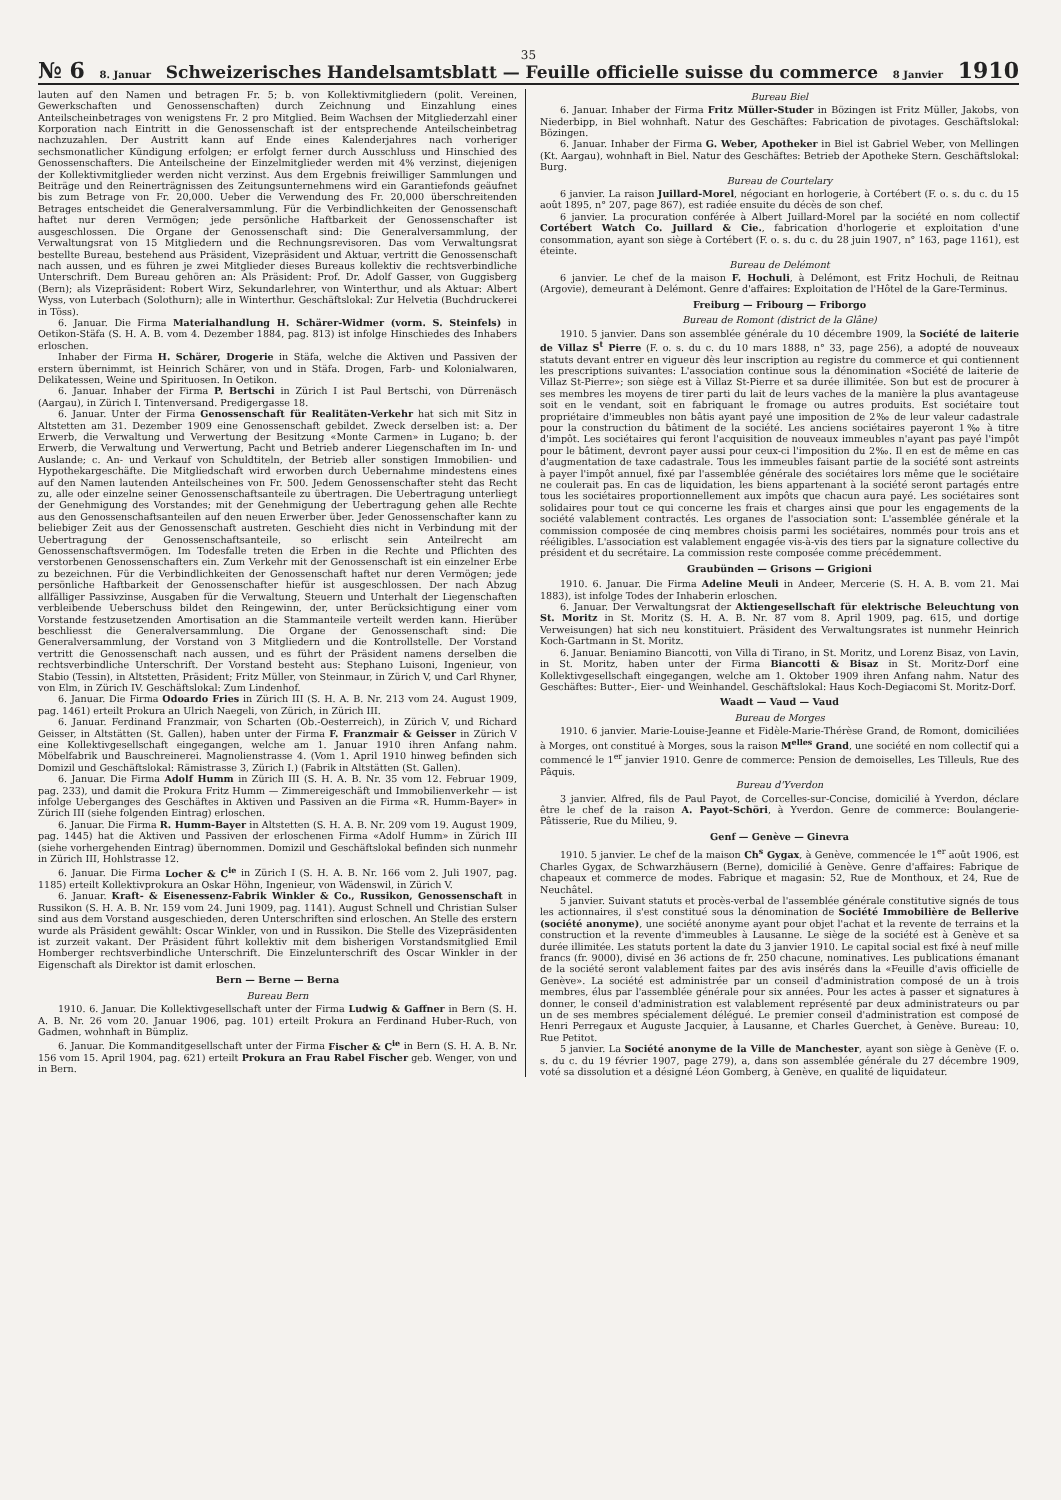35
№ 6 8. Januar Schweizerisches Handelsamtsblatt — Feuille officielle suisse du commerce 8 Janvier 1910
lauten auf den Namen und betragen Fr. 5; b. von Kollektivmitgliedern (polit. Vereinen, Gewerkschaften und Genossenschaften) durch Zeichnung und Einzahlung eines Anteilscheinbetrages von wenigstens Fr. 2 pro Mitglied. Beim Wachsen der Mitgliederzahl einer Korporation nach Eintritt in die Genossenschaft ist der entsprechende Anteilscheinbetrag nachzuzahlen. Der Austritt kann auf Ende eines Kalenderjahres nach vorheriger sechsmonatlicher Kündigung erfolgen; er erfolgt ferner durch Ausschluss und Hinschied des Genossenschafters. Die Anteilscheine der Einzelmitglieder werden mit 4% verzinst, diejenigen der Kollektivmitglieder werden nicht verzinst. Aus dem Ergebnis freiwilliger Sammlungen und Beiträge und den Reinerträgnissen des Zeitungsunternehmens wird ein Garantiefonds geäufnet bis zum Betrage von Fr. 20,000. Ueber die Verwendung des Fr. 20,000 überschreitenden Betrages entscheidet die Generalversammlung. Für die Verbindlichkeiten der Genossenschaft haftet nur deren Vermögen; jede persönliche Haftbarkeit der Genossenschafter ist ausgeschlossen. Die Organe der Genossenschaft sind: Die Generalversammlung, der Verwaltungsrat von 15 Mitgliedern und die Rechnungsrevisoren. Das vom Verwaltungsrat bestellte Bureau, bestehend aus Präsident, Vizepräsident und Aktuar, vertritt die Genossenschaft nach aussen, und es führen je zwei Mitglieder dieses Bureaus kollektiv die rechtsverbindliche Unterschrift. Dem Bureau gehören an: Als Präsident: Prof. Dr. Adolf Gasser, von Guggisberg (Bern); als Vizepräsident: Robert Wirz, Sekundarlehrer, von Winterthur, und als Aktuar: Albert Wyss, von Luterbach (Solothurn); alle in Winterthur. Geschäftslokal: Zur Helvetia (Buchdruckerei in Töss).
6. Januar. Die Firma Materialhandlung H. Schärer-Widmer (vorm. S. Steinfels) in Oetikon-Stäfa (S. H. A. B. vom 4. Dezember 1884, pag. 813) ist infolge Hinschiedes des Inhabers erloschen.
Inhaber der Firma H. Schärer, Drogerie in Stäfa, welche die Aktiven und Passiven der erstern übernimmt, ist Heinrich Schärer, von und in Stäfa. Drogen, Farb- und Kolonialwaren, Delikatessen, Weine und Spirituosen. In Oetikon.
6. Januar. Inhaber der Firma P. Bertschi in Zürich I ist Paul Bertschi, von Dürrenäsch (Aargau), in Zürich I. Tintenversand. Predigergasse 18.
6. Januar. Unter der Firma Genossenschaft für Realitäten-Verkehr hat sich mit Sitz in Altstetten am 31. Dezember 1909 eine Genossenschaft gebildet. Zweck derselben ist: a. Der Erwerb, die Verwaltung und Verwertung der Besitzung «Monte Carmen» in Lugano; b. der Erwerb, die Verwaltung und Verwertung, Pacht und Betrieb anderer Liegenschaften im In- und Auslande; c. An- und Verkauf von Schuldtiteln, der Betrieb aller sonstigen Immobilien- und Hypothekargeschäfte. Die Mitgliedschaft wird erworben durch Uebernahme mindestens eines auf den Namen lautenden Anteilscheines von Fr. 500. Jedem Genossenschafter steht das Recht zu, alle oder einzelne seiner Genossenschaftsanteile zu übertragen. Die Uebertragung unterliegt der Genehmigung des Vorstandes; mit der Genehmigung der Uebertragung gehen alle Rechte aus den Genossenschaftsanteilen auf den neuen Erwerber über. Jeder Genossenschafter kann zu beliebiger Zeit aus der Genossenschaft austreten. Geschieht dies nicht in Verbindung mit der Uebertragung der Genossenschaftsanteile, so erlischt sein Anteilrecht am Genossenschaftsvermögen. Im Todesfalle treten die Erben in die Rechte und Pflichten des verstorbenen Genossenschafters ein. Zum Verkehr mit der Genossenschaft ist ein einzelner Erbe zu bezeichnen. Für die Verbindlichkeiten der Genossenschaft haftet nur deren Vermögen; jede persönliche Haftbarkeit der Genossenschafter hiefür ist ausgeschlossen. Der nach Abzug allfälliger Passivzinse, Ausgaben für die Verwaltung, Steuern und Unterhalt der Liegenschaften verbleibende Ueberschuss bildet den Reingewinn, der, unter Berücksichtigung einer vom Vorstande festzusetzenden Amortisation an die Stammanteile verteilt werden kann. Hierüber beschliesst die Generalversammlung. Die Organe der Genossenschaft sind: Die Generalversammlung, der Vorstand von 3 Mitgliedern und die Kontrollstelle. Der Vorstand vertritt die Genossenschaft nach aussen, und es führt der Präsident namens derselben die rechtsverbindliche Unterschrift. Der Vorstand besteht aus: Stephano Luisoni, Ingenieur, von Stabio (Tessin), in Altstetten, Präsident; Fritz Müller, von Steinmaur, in Zürich V, und Carl Rhyner, von Elm, in Zürich IV. Geschäftslokal: Zum Lindenhof.
6. Januar. Die Firma Odoardo Fries in Zürich III (S. H. A. B. Nr. 213 vom 24. August 1909, pag. 1461) erteilt Prokura an Ulrich Naegeli, von Zürich, in Zürich III.
6. Januar. Ferdinand Franzmair, von Scharten (Ob.-Oesterreich), in Zürich V, und Richard Geisser, in Altstätten (St. Gallen), haben unter der Firma F. Franzmair & Geisser in Zürich V eine Kollektivgesellschaft eingegangen, welche am 1. Januar 1910 ihren Anfang nahm. Möbelfabrik und Bauschreinerei. Magnolienstrasse 4. (Vom 1. April 1910 hinweg befinden sich Domizil und Geschäftslokal: Rämistrasse 3, Zürich I.) (Fabrik in Altstätten (St. Gallen).
6. Januar. Die Firma Adolf Humm in Zürich III (S. H. A. B. Nr. 35 vom 12. Februar 1909, pag. 233), und damit die Prokura Fritz Humm — Zimmereigeschäft und Immobilienverkehr — ist infolge Ueberganges des Geschäftes in Aktiven und Passiven an die Firma «R. Humm-Bayer» in Zürich III (siehe folgenden Eintrag) erloschen.
6. Januar. Die Firma R. Humm-Bayer in Altstetten (S. H. A. B. Nr. 209 vom 19. August 1909, pag. 1445) hat die Aktiven und Passiven der erloschenen Firma «Adolf Humm» in Zürich III (siehe vorhergehenden Eintrag) übernommen. Domizil und Geschäftslokal befinden sich nunmehr in Zürich III, Hohlstrasse 12.
6. Januar. Die Firma Locher & C<sup>ie</sup> in Zürich I (S. H. A. B. Nr. 166 vom 2. Juli 1907, pag. 1185) erteilt Kollektivprokura an Oskar Höhn, Ingenieur, von Wädenswil, in Zürich V.
6. Januar. Kraft- & Eisenessenz-Fabrik Winkler & Co., Russikon, Genossenschaft in Russikon (S. H. A. B. Nr. 159 vom 24. Juni 1909, pag. 1141). August Schnell und Christian Sulser sind aus dem Vorstand ausgeschieden, deren Unterschriften sind erloschen. An Stelle des erstern wurde als Präsident gewählt: Oscar Winkler, von und in Russikon. Die Stelle des Vizepräsidenten ist zurzeit vakant. Der Präsident führt kollektiv mit dem bisherigen Vorstandsmitglied Emil Homberger rechtsverbindliche Unterschrift. Die Einzelunterschrift des Oscar Winkler in der Eigenschaft als Direktor ist damit erloschen.
Bern — Berne — Berna
Bureau Bern
1910. 6. Januar. Die Kollektivgesellschaft unter der Firma Ludwig & Gaffner in Bern (S. H. A. B. Nr. 26 vom 20. Januar 1906, pag. 101) erteilt Prokura an Ferdinand Huber-Ruch, von Gadmen, wohnhaft in Bümpliz.
6. Januar. Die Kommanditgesellschaft unter der Firma Fischer & C<sup>ie</sup> in Bern (S. H. A. B. Nr. 156 vom 15. April 1904, pag. 621) erteilt Prokura an Frau Rabel Fischer geb. Wenger, von und in Bern.
Bureau Biel
6. Januar. Inhaber der Firma Fritz Müller-Studer in Bözingen ist Fritz Müller, Jakobs, von Niederbipp, in Biel wohnhaft. Natur des Geschäftes: Fabrication de pivotages. Geschäftslokal: Bözingen.
6. Januar. Inhaber der Firma G. Weber, Apotheker in Biel ist Gabriel Weber, von Mellingen (Kt. Aargau), wohnhaft in Biel. Natur des Geschäftes: Betrieb der Apotheke Stern. Geschäftslokal: Burg.
Bureau de Courtelary
6 janvier. La raison Juillard-Morel, négociant en horlogerie, à Cortébert (F. o. s. du c. du 15 août 1895, n° 207, page 867), est radiée ensuite du décès de son chef.
6 janvier. La procuration conférée à Albert Juillard-Morel par la société en nom collectif Cortébert Watch Co. Juillard & Cie., fabrication d'horlogerie et exploitation d'une consommation, ayant son siège à Cortébert (F. o. s. du c. du 28 juin 1907, n° 163, page 1161), est éteinte.
Bureau de Delémont
6 janvier. Le chef de la maison F. Hochuli, à Delémont, est Fritz Hochuli, de Reitnau (Argovie), demeurant à Delémont. Genre d'affaires: Exploitation de l'Hôtel de la Gare-Terminus.
Freiburg — Fribourg — Friborgo
Bureau de Romont (district de la Glâne)
1910. 5 janvier. Dans son assemblée générale du 10 décembre 1909, la Société de laiterie de Villaz S<sup>t</sup> Pierre (F. o. s. du c. du 10 mars 1888, n° 33, page 256), a adopté de nouveaux statuts devant entrer en vigueur dès leur inscription au registre du commerce et qui contiennent les prescriptions suivantes: L'association continue sous la dénomination «Société de laiterie de Villaz St-Pierre»; son siège est à Villaz St-Pierre et sa durée illimitée. Son but est de procurer à ses membres les moyens de tirer parti du lait de leurs vaches de la manière la plus avantageuse soit en le vendant, soit en fabriquant le fromage ou autres produits. Est sociétaire tout propriétaire d'immeubles non bâtis ayant payé une imposition de 2‰ de leur valeur cadastrale pour la construction du bâtiment de la société. Les anciens sociétaires payeront 1‰ à titre d'impôt. Les sociétaires qui feront l'acquisition de nouveaux immeubles n'ayant pas payé l'impôt pour le bâtiment, devront payer aussi pour ceux-ci l'imposition du 2‰. Il en est de même en cas d'augmentation de taxe cadastrale. Tous les immeubles faisant partie de la société sont astreints à payer l'impôt annuel, fixé par l'assemblée générale des sociétaires lors même que le sociétaire ne coulerait pas. En cas de liquidation, les biens appartenant à la société seront partagés entre tous les sociétaires proportionnellement aux impôts que chacun aura payé. Les sociétaires sont solidaires pour tout ce qui concerne les frais et charges ainsi que pour les engagements de la société valablement contractés. Les organes de l'association sont: L'assemblée générale et la commission composée de cinq membres choisis parmi les sociétaires, nommés pour trois ans et rééligibles. L'association est valablement engagée vis-à-vis des tiers par la signature collective du président et du secrétaire. La commission reste composée comme précédemment.
Graubünden — Grisons — Grigioni
1910. 6. Januar. Die Firma Adeline Meuli in Andeer, Mercerie (S. H. A. B. vom 21. Mai 1883), ist infolge Todes der Inhaberin erloschen.
6. Januar. Der Verwaltungsrat der Aktiengesellschaft für elektrische Beleuchtung von St. Moritz in St. Moritz (S. H. A. B. Nr. 87 vom 8. April 1909, pag. 615, und dortige Verweisungen) hat sich neu konstituiert. Präsident des Verwaltungsrates ist nunmehr Heinrich Koch-Gartmann in St. Moritz.
6. Januar. Beniamino Biancotti, von Villa di Tirano, in St. Moritz, und Lorenz Bisaz, von Lavin, in St. Moritz, haben unter der Firma Biancotti & Bisaz in St. Moritz-Dorf eine Kollektivgesellschaft eingegangen, welche am 1. Oktober 1909 ihren Anfang nahm. Natur des Geschäftes: Butter-, Eier- und Weinhandel. Geschäftslokal: Haus Koch-Degiacomi St. Moritz-Dorf.
Waadt — Vaud — Vaud
Bureau de Morges
1910. 6 janvier. Marie-Louise-Jeanne et Fidèle-Marie-Thérèse Grand, de Romont, domiciliées à Morges, ont constitué à Morges, sous la raison M<sup>elles</sup> Grand, une société en nom collectif qui a commencé le 1<sup>er</sup> janvier 1910. Genre de commerce: Pension de demoiselles, Les Tilleuls, Rue des Pâquis.
Bureau d'Yverdon
3 janvier. Alfred, fils de Paul Payot, de Corcelles-sur-Concise, domicilié à Yverdon, déclare être le chef de la raison A. Payot-Schöri, à Yverdon. Genre de commerce: Boulangerie-Pâtisserie, Rue du Milieu, 9.
Genf — Genève — Ginevra
1910. 5 janvier. Le chef de la maison Ch<sup>s</sup> Gygax, à Genève, commencée le 1<sup>er</sup> août 1906, est Charles Gygax, de Schwarzhäusern (Berne), domicilié à Genève. Genre d'affaires: Fabrique de chapeaux et commerce de modes. Fabrique et magasin: 52, Rue de Monthoux, et 24, Rue de Neuchâtel.
5 janvier. Suivant statuts et procès-verbal de l'assemblée générale constitutive signés de tous les actionnaires, il s'est constitué sous la dénomination de Société Immobilière de Bellerive (société anonyme), une société anonyme ayant pour objet l'achat et la revente de terrains et la construction et la revente d'immeubles à Lausanne. Le siège de la société est à Genève et sa durée illimitée. Les statuts portent la date du 3 janvier 1910. Le capital social est fixé à neuf mille francs (fr. 9000), divisé en 36 actions de fr. 250 chacune, nominatives. Les publications émanant de la société seront valablement faites par des avis insérés dans la «Feuille d'avis officielle de Genève». La société est administrée par un conseil d'administration composé de un à trois membres, élus par l'assemblée générale pour six années. Pour les actes à passer et signatures à donner, le conseil d'administration est valablement représenté par deux administrateurs ou par un de ses membres spécialement délégué. Le premier conseil d'administration est composé de Henri Perregaux et Auguste Jacquier, à Lausanne, et Charles Guerchet, à Genève. Bureau: 10, Rue Petitot.
5 janvier. La Société anonyme de la Ville de Manchester, ayant son siège à Genève (F. o. s. du c. du 19 février 1907, page 279), a, dans son assemblée générale du 27 décembre 1909, voté sa dissolution et a désigné Léon Gomberg, à Genève, en qualité de liquidateur.